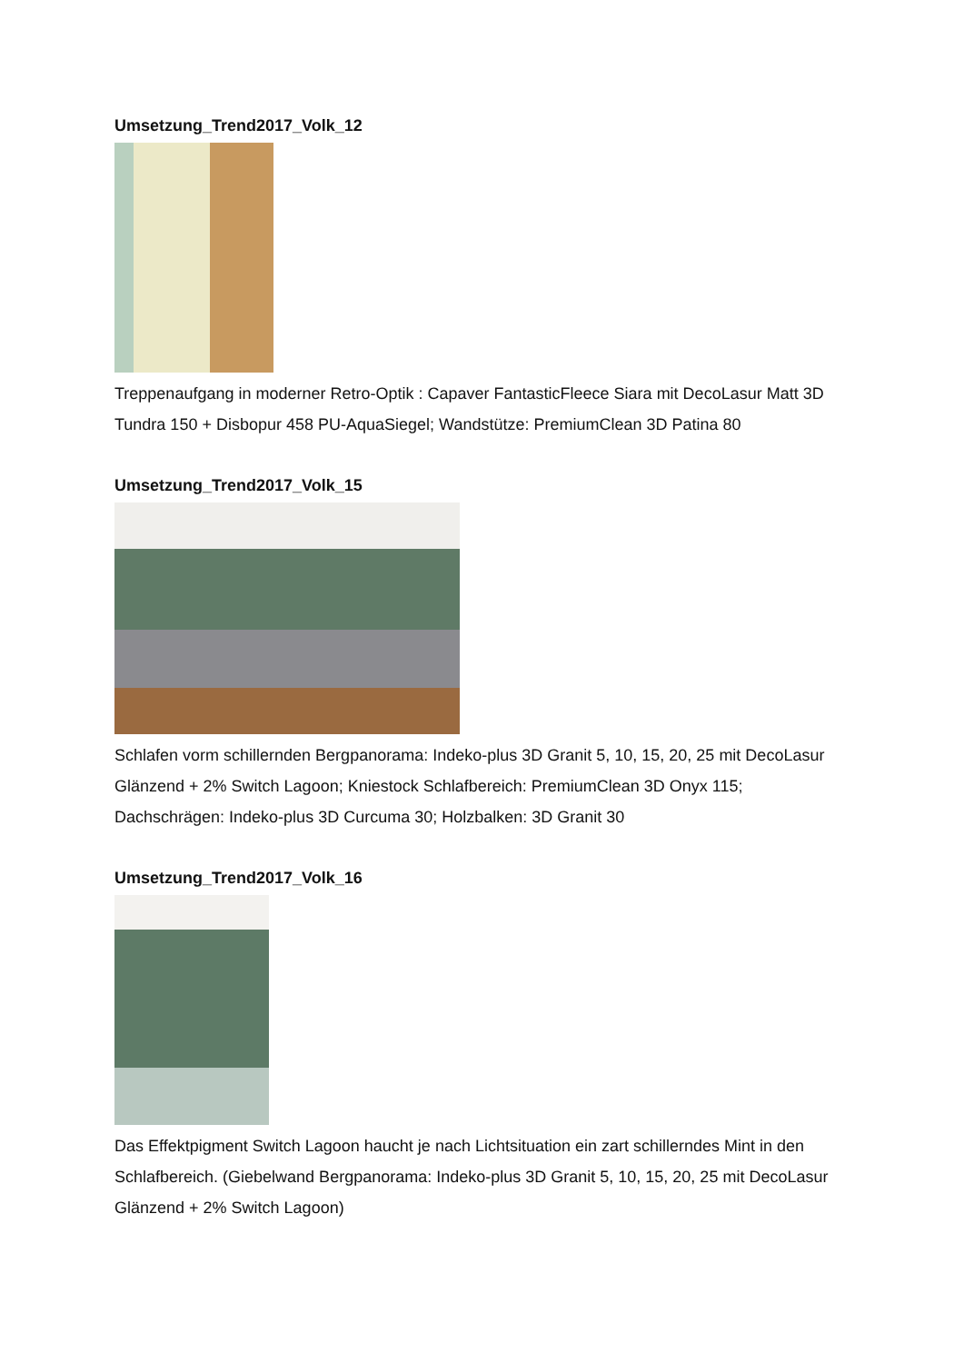Umsetzung_Trend2017_Volk_12
Treppenaufgang in moderner Retro-Optik : Capaver FantasticFleece Siara mit DecoLasur Matt 3D Tundra 150 + Disbopur 458 PU-AquaSiegel; Wandstütze: PremiumClean 3D Patina 80
Umsetzung_Trend2017_Volk_15
Schlafen vorm schillernden Bergpanorama: Indeko-plus 3D Granit 5, 10, 15, 20, 25 mit DecoLasur Glänzend + 2% Switch Lagoon; Kniestock Schlafbereich: PremiumClean 3D Onyx 115; Dachschrägen: Indeko-plus 3D Curcuma 30; Holzbalken: 3D Granit 30
Umsetzung_Trend2017_Volk_16
Das Effektpigment Switch Lagoon haucht je nach Lichtsituation ein zart schillerndes Mint in den Schlafbereich. (Giebelwand Bergpanorama: Indeko-plus 3D Granit 5, 10, 15, 20, 25 mit DecoLasur Glänzend + 2% Switch Lagoon)